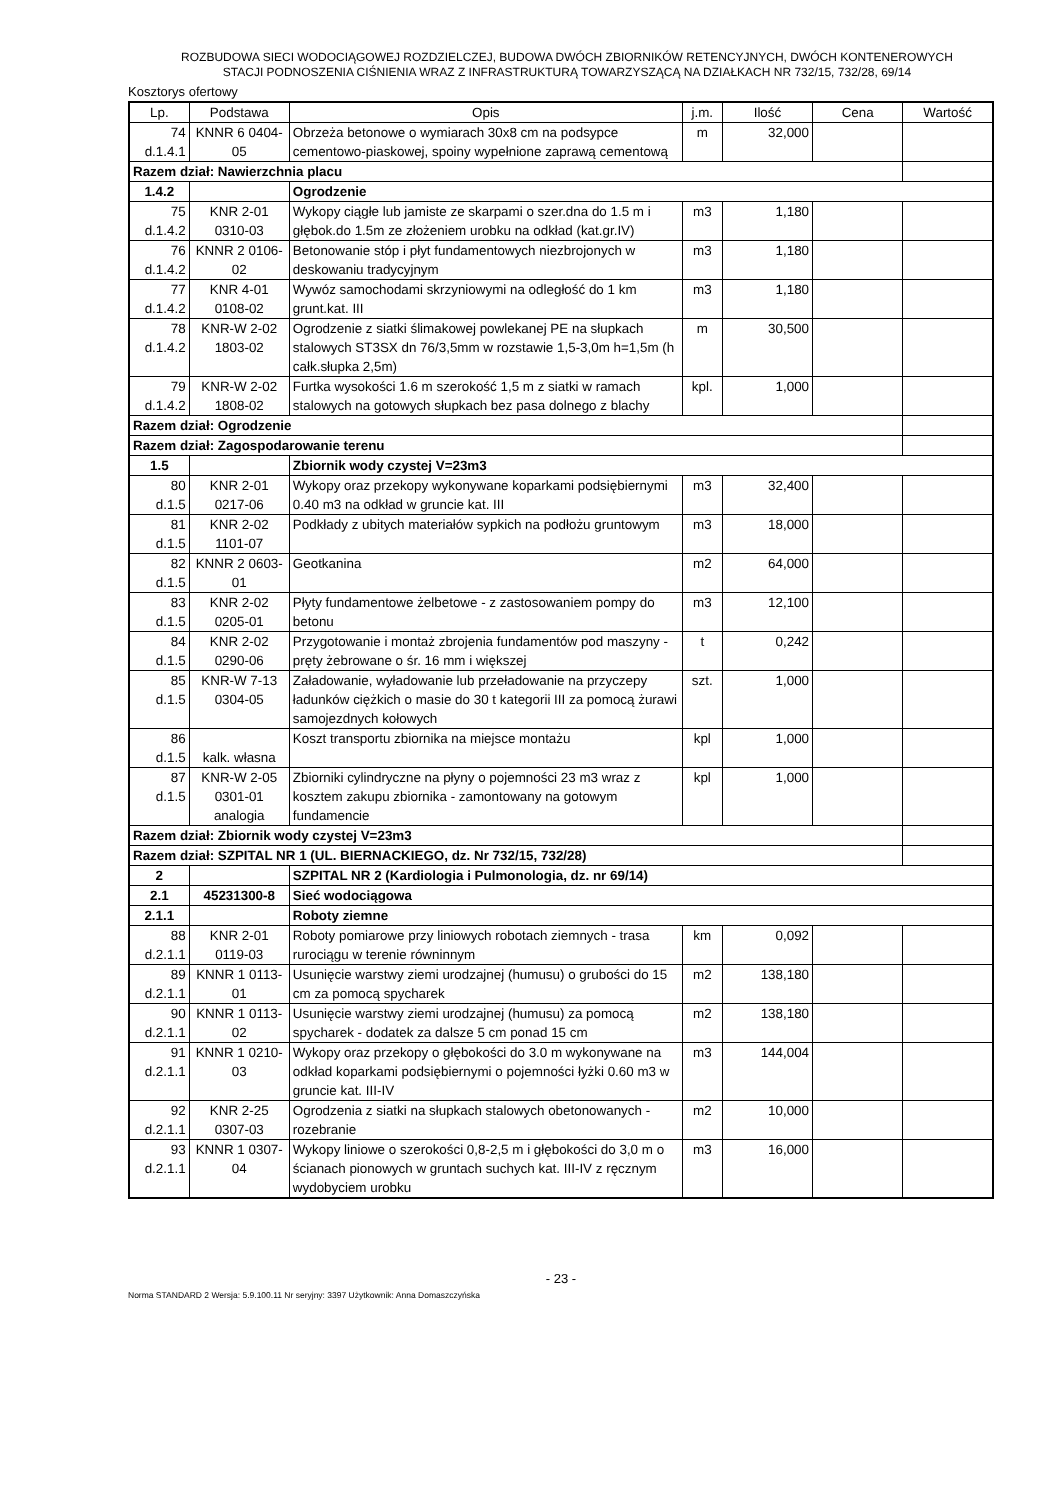ROZBUDOWA SIECI WODOCIĄGOWEJ ROZDZIELCZEJ, BUDOWA DWÓCH ZBIORNIKÓW RETENCYJNYCH, DWÓCH KONTENEROWYCH
STACJI PODNOSZENIA CIŚNIENIA WRAZ Z INFRASTRUKTURĄ TOWARZYSZĄCĄ NA DZIAŁKACH NR 732/15, 732/28, 69/14
Kosztorys ofertowy
| Lp. | Podstawa | Opis | j.m. | Ilość | Cena | Wartość |
| --- | --- | --- | --- | --- | --- | --- |
| 74 d.1.4.1 | KNNR 6 0404- 05 | Obrzeża betonowe o wymiarach 30x8 cm na podsypce cementowo-piaskowej, spoiny wypełnione zaprawą cementową | m | 32,000 | | |
| Razem dział: Nawierzchnia placu | | | | | | |
| 1.4.2 | | Ogrodzenie | | | | |
| 75 d.1.4.2 | KNR 2-01 0310-03 | Wykopy ciągłe lub jamiste ze skarpami o szer.dna do 1.5 m i głębok.do 1.5m ze złożeniem urobku na odkład (kat.gr.IV) | m3 | 1,180 | | |
| 76 d.1.4.2 | KNNR 2 0106- 02 | Betonowanie stóp i płyt fundamentowych niezbrojonych w deskowaniu tradycyjnym | m3 | 1,180 | | |
| 77 d.1.4.2 | KNR 4-01 0108-02 | Wywóz samochodami skrzyniowymi na odległość do 1 km grunt.kat. III | m3 | 1,180 | | |
| 78 d.1.4.2 | KNR-W 2-02 1803-02 | Ogrodzenie z siatki ślimakowej powlekanej PE na słupkach stalowych ST3SX dn 76/3,5mm w rozstawie 1,5-3,0m h=1,5m (h całk.słupka 2,5m) | m | 30,500 | | |
| 79 d.1.4.2 | KNR-W 2-02 1808-02 | Furtka wysokości 1.6 m szerokość 1,5 m z siatki w ramach stalowych na gotowych słupkach bez pasa dolnego z blachy | kpl. | 1,000 | | |
| Razem dział: Ogrodzenie | | | | | | |
| Razem dział: Zagospodarowanie terenu | | | | | | |
| 1.5 | | Zbiornik wody czystej V=23m3 | | | | |
| 80 d.1.5 | KNR 2-01 0217-06 | Wykopy oraz przekopy wykonywane koparkami podsiębiernymi 0.40 m3 na odkład w gruncie kat. III | m3 | 32,400 | | |
| 81 d.1.5 | KNR 2-02 1101-07 | Podkłady z ubitych materiałów sypkich na podłożu gruntowym | m3 | 18,000 | | |
| 82 d.1.5 | KNNR 2 0603- 01 | Geotkanina | m2 | 64,000 | | |
| 83 d.1.5 | KNR 2-02 0205-01 | Płyty fundamentowe żelbetowe - z zastosowaniem pompy do betonu | m3 | 12,100 | | |
| 84 d.1.5 | KNR 2-02 0290-06 | Przygotowanie i montaż zbrojenia fundamentów pod maszyny - pręty żebrowane o śr. 16 mm i większej | t | 0,242 | | |
| 85 d.1.5 | KNR-W 7-13 0304-05 | Załadowanie, wyładowanie lub przeładowanie na przyczepy ładunków ciężkich o masie do 30 t kategorii III za pomocą żurawi samojezdnych kołowych | szt. | 1,000 | | |
| 86 d.1.5 | kalk. własna | Koszt transportu zbiornika na miejsce montażu | kpl | 1,000 | | |
| 87 d.1.5 | KNR-W 2-05 0301-01 analogia | Zbiorniki cylindryczne na płyny o pojemności 23 m3 wraz z kosztem zakupu zbiornika - zamontowany na gotowym fundamencie | kpl | 1,000 | | |
| Razem dział: Zbiornik wody czystej V=23m3 | | | | | | |
| Razem dział: SZPITAL NR 1 (UL. BIERNACKIEGO, dz. Nr 732/15, 732/28) | | | | | | |
| 2 | | SZPITAL NR 2 (Kardiologia i Pulmonologia, dz. nr 69/14) | | | | |
| 2.1 | 45231300-8 | Sieć wodociągowa | | | | |
| 2.1.1 | | Roboty ziemne | | | | |
| 88 d.2.1.1 | KNR 2-01 0119-03 | Roboty pomiarowe przy liniowych robotach ziemnych - trasa rurociągu w terenie równinnym | km | 0,092 | | |
| 89 d.2.1.1 | KNNR 1 0113- 01 | Usunięcie warstwy ziemi urodzajnej (humusu) o grubości do 15 cm za pomocą spycharek | m2 | 138,180 | | |
| 90 d.2.1.1 | KNNR 1 0113- 02 | Usunięcie warstwy ziemi urodzajnej (humusu) za pomocą spycharek - dodatek za dalsze 5 cm ponad 15 cm | m2 | 138,180 | | |
| 91 d.2.1.1 | KNNR 1 0210- 03 | Wykopy oraz przekopy o głębokości do 3.0 m wykonywane na odkład koparkami podsiębiernymi o pojemności łyżki 0.60 m3 w gruncie kat. III-IV | m3 | 144,004 | | |
| 92 d.2.1.1 | KNR 2-25 0307-03 | Ogrodzenia z siatki na słupkach stalowych obetonowanych - rozebranie | m2 | 10,000 | | |
| 93 d.2.1.1 | KNNR 1 0307- 04 | Wykopy liniowe o szerokości 0,8-2,5 m i głębokości do 3,0 m o ścianach pionowych w gruntach suchych kat. III-IV z ręcznym wydobyciem urobku | m3 | 16,000 | | |
- 23 -
Norma STANDARD 2 Wersja: 5.9.100.11 Nr seryjny: 3397 Użytkownik: Anna Domaszczyńska